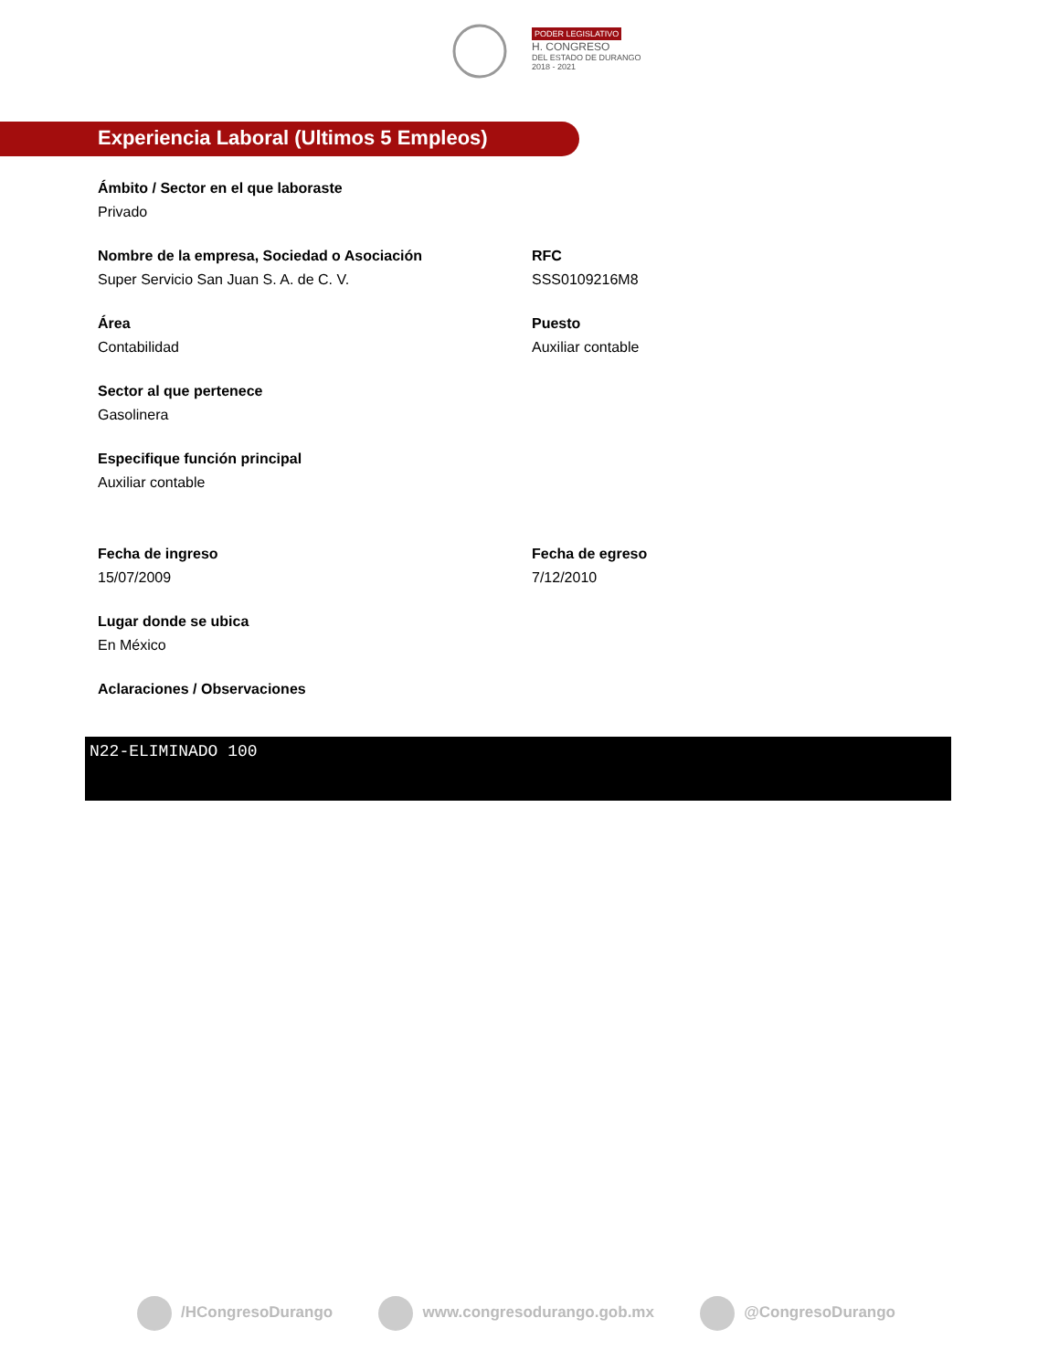PODER LEGISLATIVO
H. CONGRESO
DEL ESTADO DE DURANGO
2018 - 2021
Experiencia Laboral (Ultimos 5 Empleos)
Ámbito / Sector en el que laboraste
Privado
Nombre de la empresa, Sociedad o Asociación
Super Servicio San Juan S. A. de C. V.
RFC
SSS0109216M8
Área
Contabilidad
Puesto
Auxiliar contable
Sector al que pertenece
Gasolinera
Especifique función principal
Auxiliar contable
Fecha de ingreso
15/07/2009
Fecha de egreso
7/12/2010
Lugar donde se ubica
En México
Aclaraciones / Observaciones
N22-ELIMINADO 100
/HCongresoDurango www.congresodurango.gob.mx @CongresoDurango